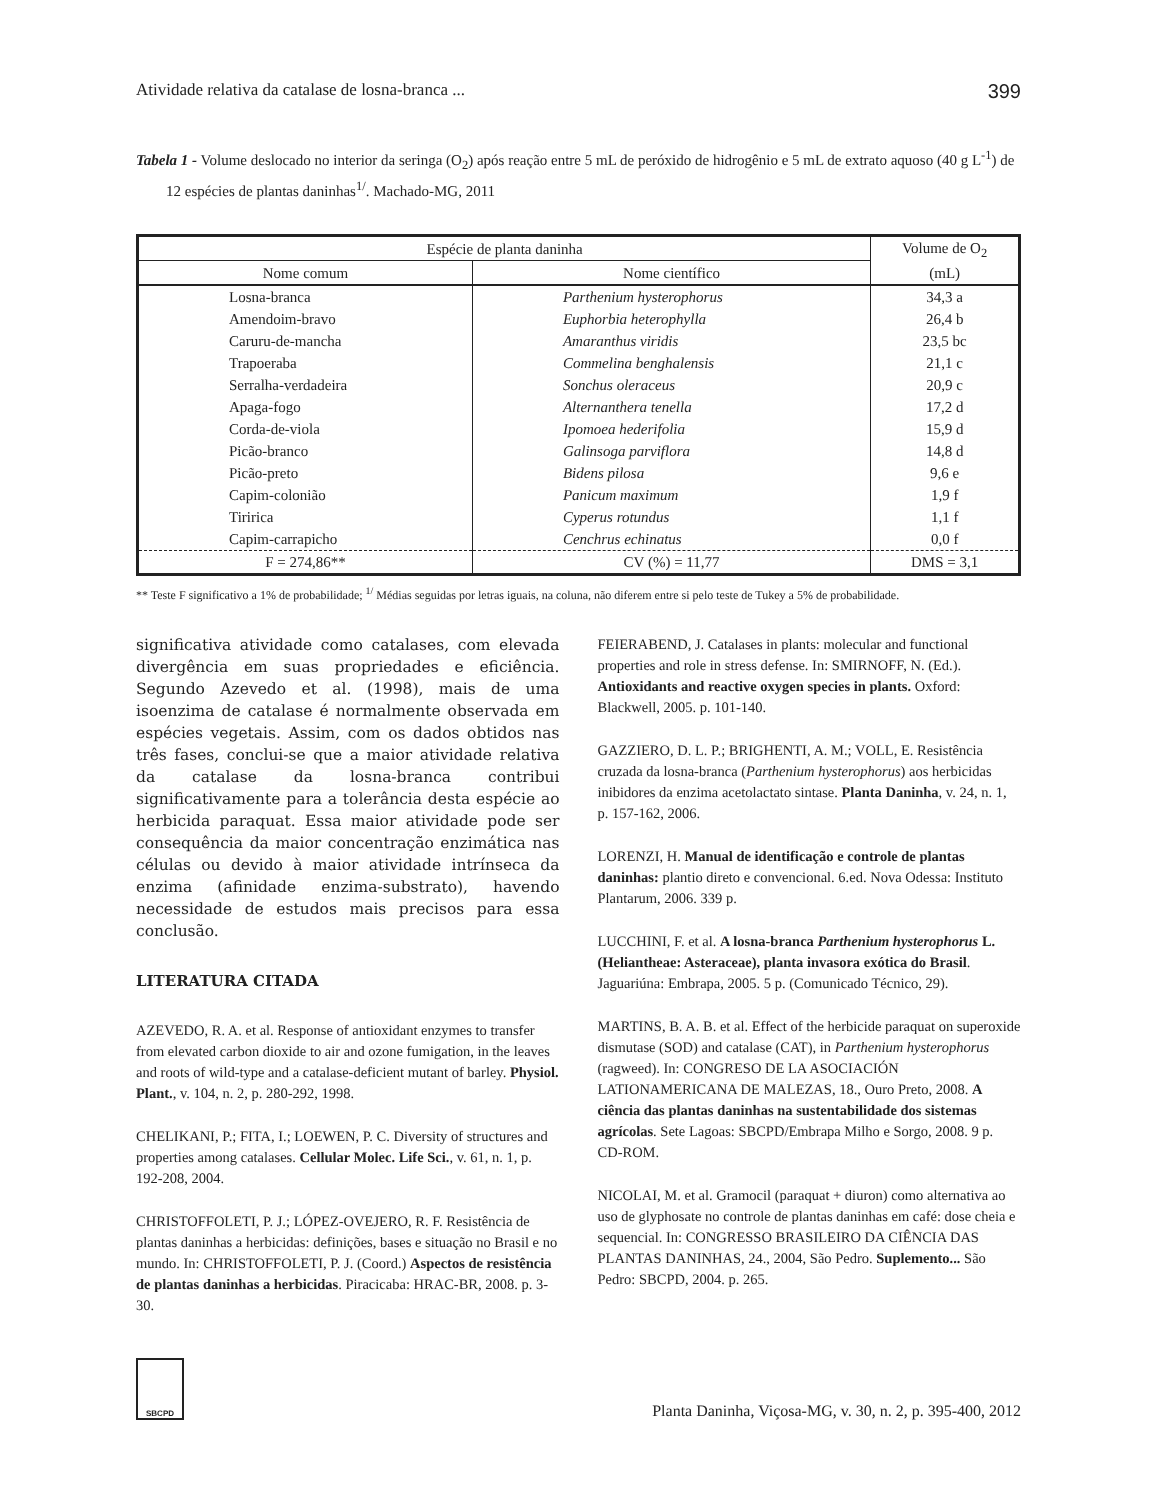Atividade relativa da catalase de losna-branca ... 399
Tabela 1 - Volume deslocado no interior da seringa (O<sub>2</sub>) após reação entre 5 mL de peróxido de hidrogênio e 5 mL de extrato aquoso (40 g L<sup>-1</sup>) de 12 espécies de plantas daninhas<sup>1/</sup>. Machado-MG, 2011
| Espécie de planta daninha | | Volume de O<sub>2</sub> (mL) |
| --- | --- | --- |
| Nome comum | Nome científico | |
| Losna-branca | Parthenium hysterophorus | 34,3 a |
| Amendoim-bravo | Euphorbia heterophylla | 26,4 b |
| Caruru-de-mancha | Amaranthus viridis | 23,5 bc |
| Trapoeraba | Commelina benghalensis | 21,1 c |
| Serralha-verdadeira | Sonchus oleraceus | 20,9 c |
| Apaga-fogo | Alternanthera tenella | 17,2 d |
| Corda-de-viola | Ipomoea hederifolia | 15,9 d |
| Picão-branco | Galinsoga parviflora | 14,8 d |
| Picão-preto | Bidens pilosa | 9,6 e |
| Capim-colonião | Panicum maximum | 1,9 f |
| Tiririca | Cyperus rotundus | 1,1 f |
| Capim-carrapicho | Cenchrus echinatus | 0,0 f |
| F = 274,86** | CV (%) = 11,77 | DMS = 3,1 |
** Teste F significativo a 1% de probabilidade; <sup>1/</sup> Médias seguidas por letras iguais, na coluna, não diferem entre si pelo teste de Tukey a 5% de probabilidade.
significativa atividade como catalases, com elevada divergência em suas propriedades e eficiência. Segundo Azevedo et al. (1998), mais de uma isoenzima de catalase é normalmente observada em espécies vegetais. Assim, com os dados obtidos nas três fases, conclui-se que a maior atividade relativa da catalase da losna-branca contribui significativamente para a tolerância desta espécie ao herbicida paraquat. Essa maior atividade pode ser consequência da maior concentração enzimática nas células ou devido à maior atividade intrínseca da enzima (afinidade enzima-substrato), havendo necessidade de estudos mais precisos para essa conclusão.
LITERATURA CITADA
AZEVEDO, R. A. et al. Response of antioxidant enzymes to transfer from elevated carbon dioxide to air and ozone fumigation, in the leaves and roots of wild-type and a catalase-deficient mutant of barley. Physiol. Plant., v. 104, n. 2, p. 280-292, 1998.
CHELIKANI, P.; FITA, I.; LOEWEN, P. C. Diversity of structures and properties among catalases. Cellular Molec. Life Sci., v. 61, n. 1, p. 192-208, 2004.
CHRISTOFFOLETI, P. J.; LÓPEZ-OVEJERO, R. F. Resistência de plantas daninhas a herbicidas: definições, bases e situação no Brasil e no mundo. In: CHRISTOFFOLETI, P. J. (Coord.) Aspectos de resistência de plantas daninhas a herbicidas. Piracicaba: HRAC-BR, 2008. p. 3-30.
FEIERABEND, J. Catalases in plants: molecular and functional properties and role in stress defense. In: SMIRNOFF, N. (Ed.). Antioxidants and reactive oxygen species in plants. Oxford: Blackwell, 2005. p. 101-140.
GAZZIERO, D. L. P.; BRIGHENTI, A. M.; VOLL, E. Resistência cruzada da losna-branca (Parthenium hysterophorus) aos herbicidas inibidores da enzima acetolactato sintase. Planta Daninha, v. 24, n. 1, p. 157-162, 2006.
LORENZI, H. Manual de identificação e controle de plantas daninhas: plantio direto e convencional. 6.ed. Nova Odessa: Instituto Plantarum, 2006. 339 p.
LUCCHINI, F. et al. A losna-branca Parthenium hysterophorus L. (Heliantheae: Asteraceae), planta invasora exótica do Brasil. Jaguariúna: Embrapa, 2005. 5 p. (Comunicado Técnico, 29).
MARTINS, B. A. B. et al. Effect of the herbicide paraquat on superoxide dismutase (SOD) and catalase (CAT), in Parthenium hysterophorus (ragweed). In: CONGRESO DE LA ASOCIACIÓN LATIONAMERICANA DE MALEZAS, 18., Ouro Preto, 2008. A ciência das plantas daninhas na sustentabilidade dos sistemas agrícolas. Sete Lagoas: SBCPD/Embrapa Milho e Sorgo, 2008. 9 p. CD-ROM.
NICOLAI, M. et al. Gramocil (paraquat + diuron) como alternativa ao uso de glyphosate no controle de plantas daninhas em café: dose cheia e sequencial. In: CONGRESSO BRASILEIRO DA CIÊNCIA DAS PLANTAS DANINHAS, 24., 2004, São Pedro. Suplemento... São Pedro: SBCPD, 2004. p. 265.
SBCPD
Planta Daninha, Viçosa-MG, v. 30, n. 2, p. 395-400, 2012